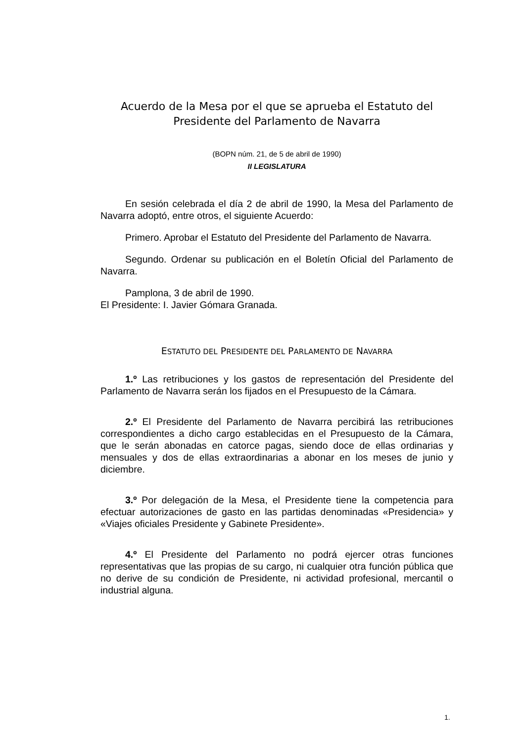Acuerdo de la Mesa por el que se aprueba el Estatuto del Presidente del Parlamento de Navarra
(BOPN núm. 21, de 5 de abril de 1990)
II LEGISLATURA
En sesión celebrada el día 2 de abril de 1990, la Mesa del Parlamento de Navarra adoptó, entre otros, el siguiente Acuerdo:
Primero. Aprobar el Estatuto del Presidente del Parlamento de Navarra.
Segundo. Ordenar su publicación en el Boletín Oficial del Parlamento de Navarra.
Pamplona, 3 de abril de 1990.
El Presidente: I. Javier Gómara Granada.
ESTATUTO DEL PRESIDENTE DEL PARLAMENTO DE NAVARRA
1.º Las retribuciones y los gastos de representación del Presidente del Parlamento de Navarra serán los fijados en el Presupuesto de la Cámara.
2.º El Presidente del Parlamento de Navarra percibirá las retribuciones correspondientes a dicho cargo establecidas en el Presupuesto de la Cámara, que le serán abonadas en catorce pagas, siendo doce de ellas ordinarias y mensuales y dos de ellas extraordinarias a abonar en los meses de junio y diciembre.
3.º Por delegación de la Mesa, el Presidente tiene la competencia para efectuar autorizaciones de gasto en las partidas denominadas «Presidencia» y «Viajes oficiales Presidente y Gabinete Presidente».
4.º El Presidente del Parlamento no podrá ejercer otras funciones representativas que las propias de su cargo, ni cualquier otra función pública que no derive de su condición de Presidente, ni actividad profesional, mercantil o industrial alguna.
1.